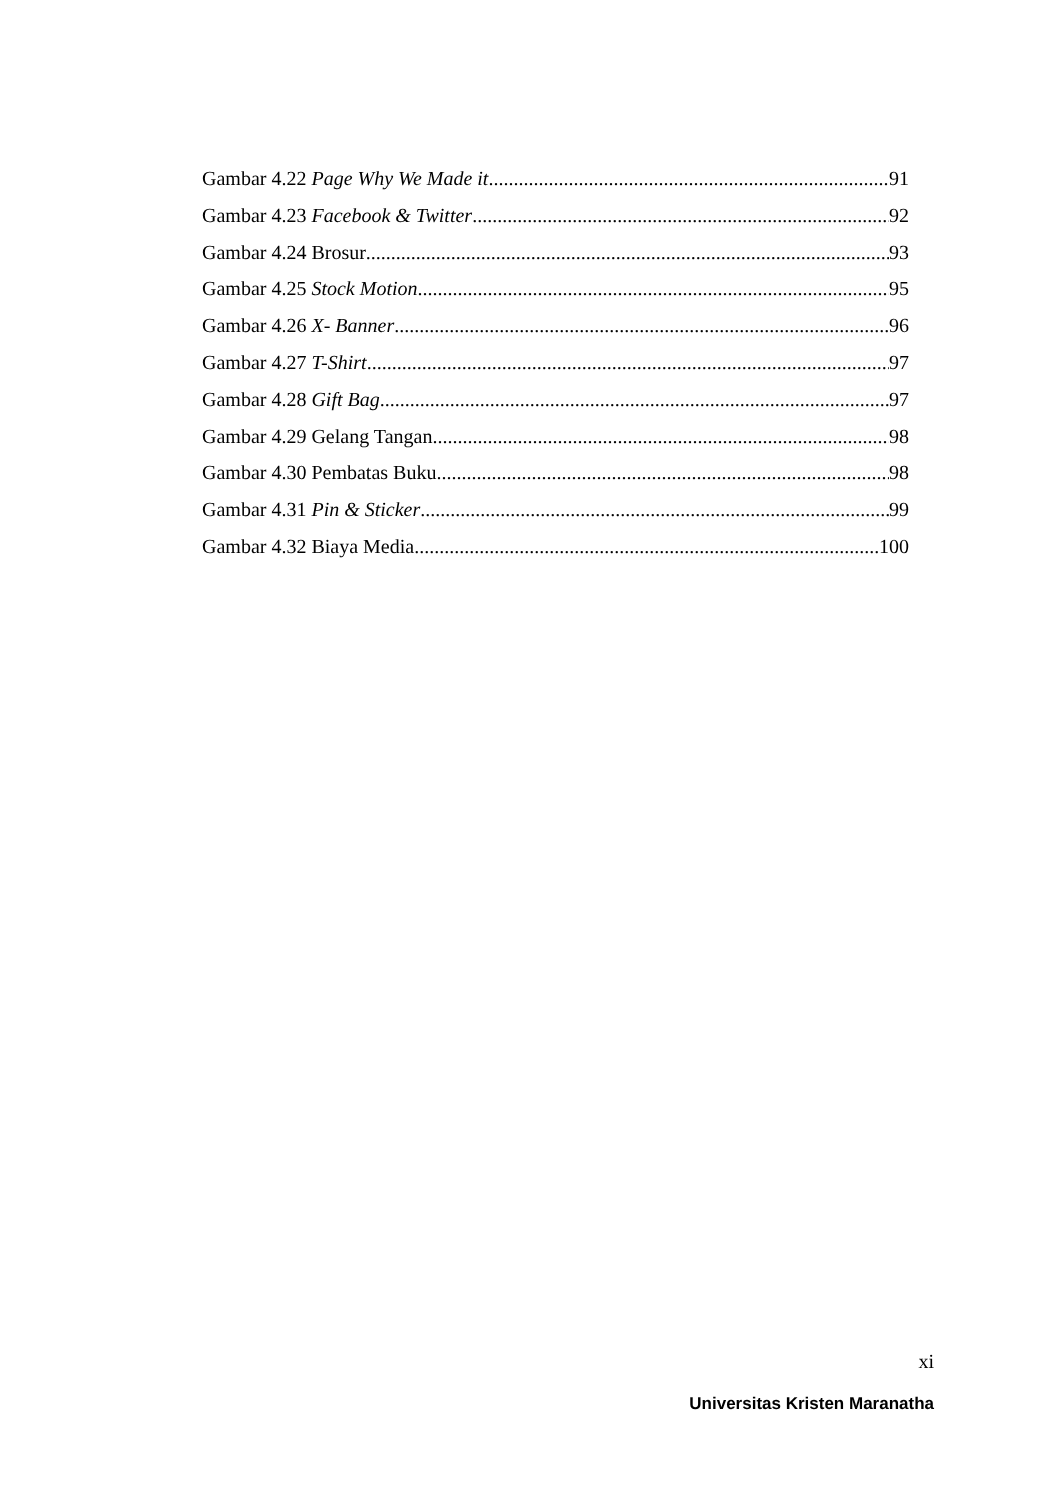Gambar 4.22 Page Why We Made it 91
Gambar 4.23 Facebook & Twitter 92
Gambar 4.24 Brosur 93
Gambar 4.25 Stock Motion 95
Gambar 4.26 X- Banner 96
Gambar 4.27 T-Shirt 97
Gambar 4.28 Gift Bag 97
Gambar 4.29 Gelang Tangan 98
Gambar 4.30 Pembatas Buku 98
Gambar 4.31 Pin & Sticker 99
Gambar 4.32 Biaya Media 100
xi
Universitas Kristen Maranatha